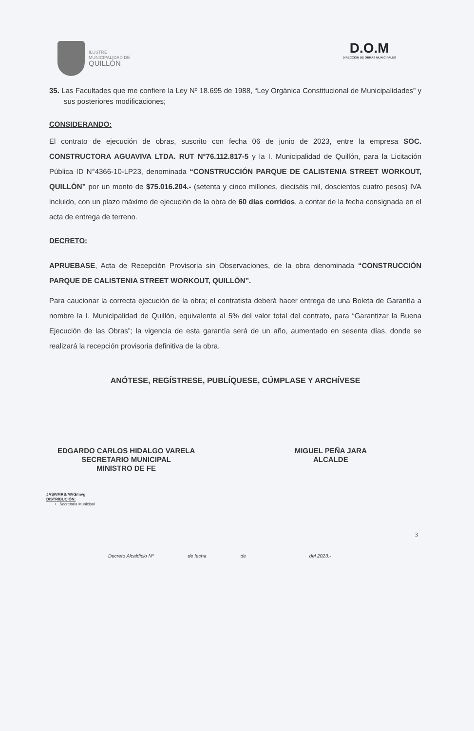ILUSTRE
MUNICIPALIDAD DE
QUILLÓN
D.O.M
DIRECCION DE OBRAS MUNICIPALES
35. Las Facultades que me confiere la Ley Nº 18.695 de 1988, “Ley Orgánica Constitucional de Municipalidades” y sus posteriores modificaciones;
CONSIDERANDO:
El contrato de ejecución de obras, suscrito con fecha 06 de junio de 2023, entre la empresa SOC. CONSTRUCTORA AGUAVIVA LTDA. RUT N°76.112.817-5 y la I. Municipalidad de Quillón, para la Licitación Pública ID N°4366-10-LP23, denominada “CONSTRUCCIÓN PARQUE DE CALISTENIA STREET WORKOUT, QUILLÓN” por un monto de $75.016.204.- (setenta y cinco millones, dieciséis mil, doscientos cuatro pesos) IVA incluido, con un plazo máximo de ejecución de la obra de 60 días corridos, a contar de la fecha consignada en el acta de entrega de terreno.
DECRETO:
APRUEBASE, Acta de Recepción Provisoria sin Observaciones, de la obra denominada “CONSTRUCCIÓN PARQUE DE CALISTENIA STREET WORKOUT, QUILLÓN”.
Para caucionar la correcta ejecución de la obra; el contratista deberá hacer entrega de una Boleta de Garantía a nombre la I. Municipalidad de Quillón, equivalente al 5% del valor total del contrato, para “Garantizar la Buena Ejecución de las Obras”; la vigencia de esta garantía será de un año, aumentado en sesenta días, donde se realizará la recepción provisoria definitiva de la obra.
ANÓTESE, REGÍSTRESE, PUBLÍQUESE, CÚMPLASE Y ARCHÍVESE
EDGARDO CARLOS HIDALGO VARELA
SECRETARIO MUNICIPAL
MINISTRO DE FE
MIGUEL PEÑA JARA
ALCALDE
JAS/VMRB/MVG/mvg
DISTRIBUCIÓN:
• Secretaria Municipal
3
Decreto Alcaldicio Nº de fecha de del 2023.-